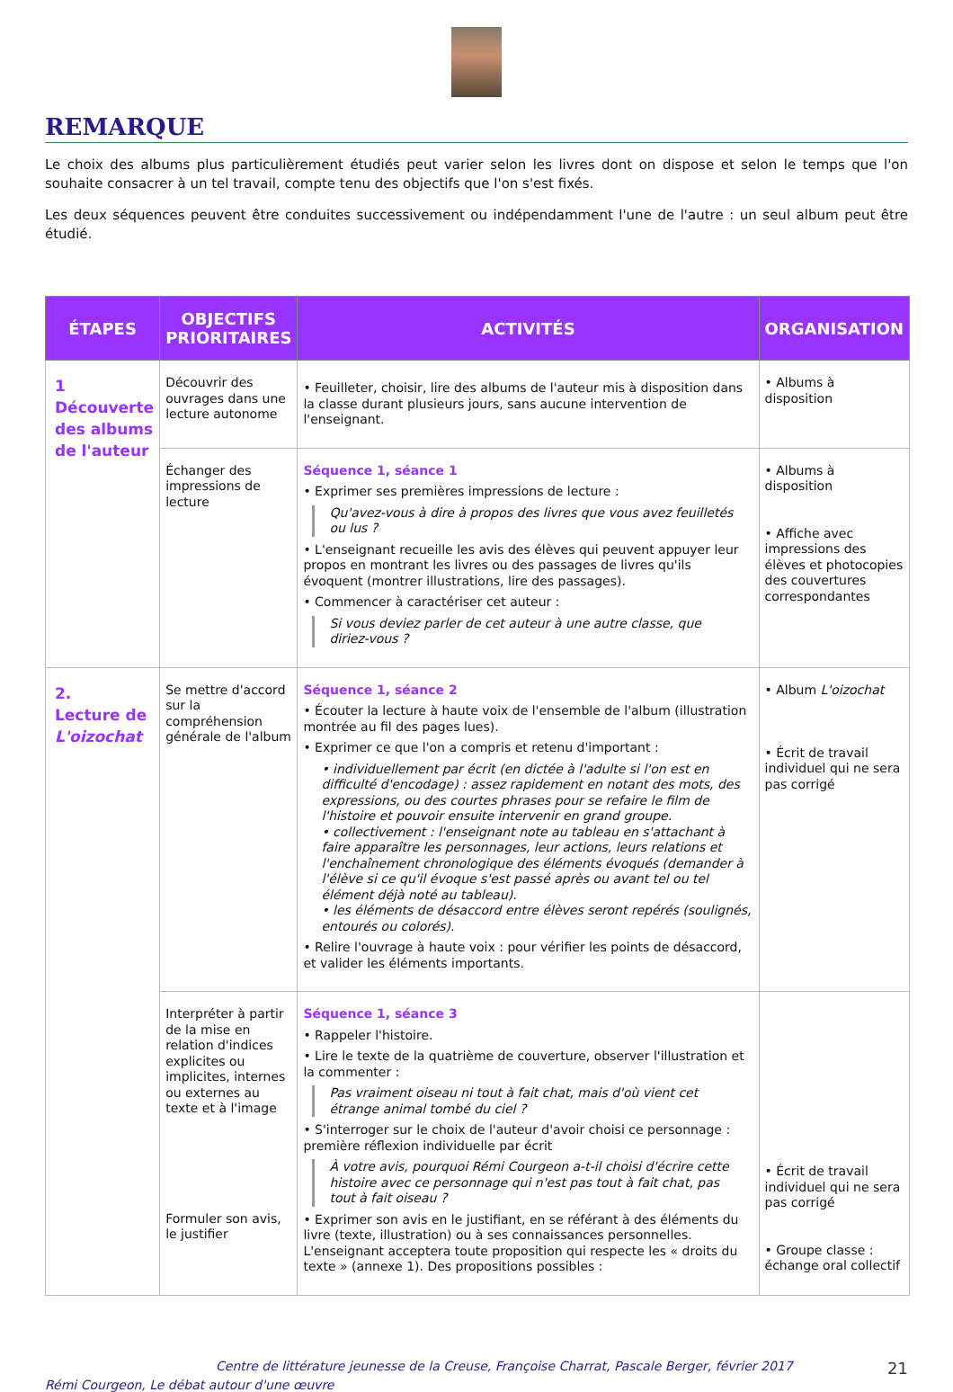REMARQUE
Le choix des albums plus particulièrement étudiés peut varier selon les livres dont on dispose et selon le temps que l'on souhaite consacrer à un tel travail, compte tenu des objectifs que l'on s'est fixés.
Les deux séquences peuvent être conduites successivement ou indépendamment l'une de l'autre : un seul album peut être étudié.
| ÉTAPES | OBJECTIFS PRIORITAIRES | ACTIVITÉS | ORGANISATION |
| --- | --- | --- | --- |
| 1 Découverte des albums de l'auteur | Découvrir des ouvrages dans une lecture autonome | • Feuilleter, choisir, lire des albums de l'auteur mis à disposition dans la classe durant plusieurs jours, sans aucune intervention de l'enseignant. | • Albums à disposition |
| | Échanger des impressions de lecture | Séquence 1, séance 1 • Exprimer ses premières impressions de lecture : Qu'avez-vous à dire à propos des livres que vous avez feuilletés ou lus ? • L'enseignant recueille les avis des élèves qui peuvent appuyer leur propos en montrant les livres ou des passages de livres qu'ils évoquent (montrer illustrations, lire des passages). • Commencer à caractériser cet auteur : Si vous deviez parler de cet auteur à une autre classe, que diriez-vous ? | • Albums à disposition • Affiche avec impressions des élèves et photocopies des couvertures correspondantes |
| 2. Lecture de L'oizochat | Se mettre d'accord sur la compréhension générale de l'album | Séquence 1, séance 2 • Écouter la lecture à haute voix de l'ensemble de l'album (illustration montrée au fil des pages lues). • Exprimer ce que l'on a compris et retenu d'important : • individuellement par écrit (en dictée à l'adulte si l'on est en difficulté d'encodage) : assez rapidement en notant des mots, des expressions, ou des courtes phrases pour se refaire le film de l'histoire et pouvoir ensuite intervenir en grand groupe. • collectivement : l'enseignant note au tableau en s'attachant à faire apparaître les personnages, leur actions, leurs relations et l'enchaînement chronologique des éléments évoqués (demander à l'élève si ce qu'il évoque s'est passé après ou avant tel ou tel élément déjà noté au tableau). • les éléments de désaccord entre élèves seront repérés (soulignés, entourés ou colorés). • Relire l'ouvrage à haute voix : pour vérifier les points de désaccord, et valider les éléments importants. | • Album L'oizochat • Écrit de travail individuel qui ne sera pas corrigé |
| | Interpréter à partir de la mise en relation d'indices explicites ou implicites, internes ou externes au texte et à l'image Formuler son avis, le justifier | Séquence 1, séance 3 • Rappeler l'histoire. • Lire le texte de la quatrième de couverture, observer l'illustration et la commenter : Pas vraiment oiseau ni tout à fait chat, mais d'où vient cet étrange animal tombé du ciel ? • S'interroger sur le choix de l'auteur d'avoir choisi ce personnage : première réflexion individuelle par écrit À votre avis, pourquoi Rémi Courgeon a-t-il choisi d'écrire cette histoire avec ce personnage qui n'est pas tout à fait chat, pas tout à fait oiseau ? • Exprimer son avis en le justifiant, en se référant à des éléments du livre (texte, illustration) ou à ses connaissances personnelles. L'enseignant acceptera toute proposition qui respecte les « droits du texte » (annexe 1). Des propositions possibles : | • Écrit de travail individuel qui ne sera pas corrigé • Groupe classe : échange oral collectif |
Centre de littérature jeunesse de la Creuse, Françoise Charrat, Pascale Berger, février 2017 21
Rémi Courgeon, Le débat autour d'une œuvre